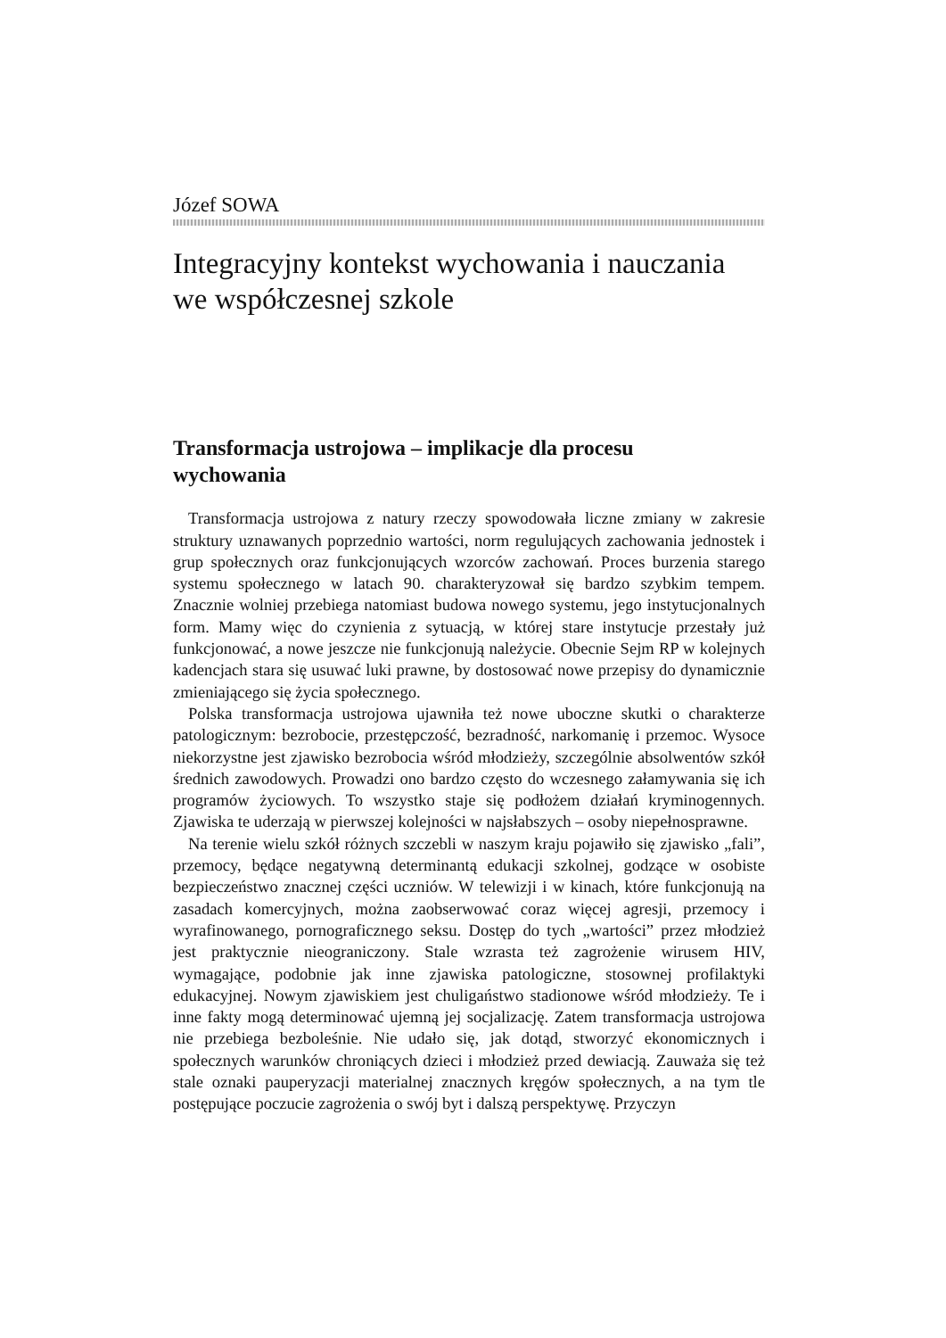Józef SOWA
Integracyjny kontekst wychowania i nauczania
we współczesnej szkole
Transformacja ustrojowa – implikacje dla procesu
wychowania
Transformacja ustrojowa z natury rzeczy spowodowała liczne zmiany w zakresie struktury uznawanych poprzednio wartości, norm regulujących zachowania jednostek i grup społecznych oraz funkcjonujących wzorców zachowań. Proces burzenia starego systemu społecznego w latach 90. charakteryzował się bardzo szybkim tempem. Znacznie wolniej przebiega natomiast budowa nowego systemu, jego instytucjonalnych form. Mamy więc do czynienia z sytuacją, w której stare instytucje przestały już funkcjonować, a nowe jeszcze nie funkcjonują należycie. Obecnie Sejm RP w kolejnych kadencjach stara się usuwać luki prawne, by dostosować nowe przepisy do dynamicznie zmieniającego się życia społecznego.
Polska transformacja ustrojowa ujawniła też nowe uboczne skutki o charakterze patologicznym: bezrobocie, przestępczość, bezradność, narkomanię i przemoc. Wysoce niekorzystne jest zjawisko bezrobocia wśród młodzieży, szczególnie absolwentów szkół średnich zawodowych. Prowadzi ono bardzo często do wczesnego załamywania się ich programów życiowych. To wszystko staje się podłożem działań kryminogennych. Zjawiska te uderzają w pierwszej kolejności w najsłabszych – osoby niepełnosprawne.
Na terenie wielu szkół różnych szczebli w naszym kraju pojawiło się zjawisko „fali”, przemocy, będące negatywną determinantą edukacji szkolnej, godzące w osobiste bezpieczeństwo znacznej części uczniów. W telewizji i w kinach, które funkcjonują na zasadach komercyjnych, można zaobserwować coraz więcej agresji, przemocy i wyrafinowanego, pornograficznego seksu. Dostęp do tych „wartości” przez młodzież jest praktycznie nieograniczony. Stale wzrasta też zagrożenie wirusem HIV, wymagające, podobnie jak inne zjawiska patologiczne, stosownej profilaktyki edukacyjnej. Nowym zjawiskiem jest chuligaństwo stadionowe wśród młodzieży. Te i inne fakty mogą determinować ujemną jej socjalizację. Zatem transformacja ustrojowa nie przebiega bezboleśnie. Nie udało się, jak dotąd, stworzyć ekonomicznych i społecznych warunków chroniących dzieci i młodzież przed dewiacją. Zauważa się też stale oznaki pauperyzacji materialnej znacznych kręgów społecznych, a na tym tle postępujące poczucie zagrożenia o swój byt i dalszą perspektywę. Przyczyn